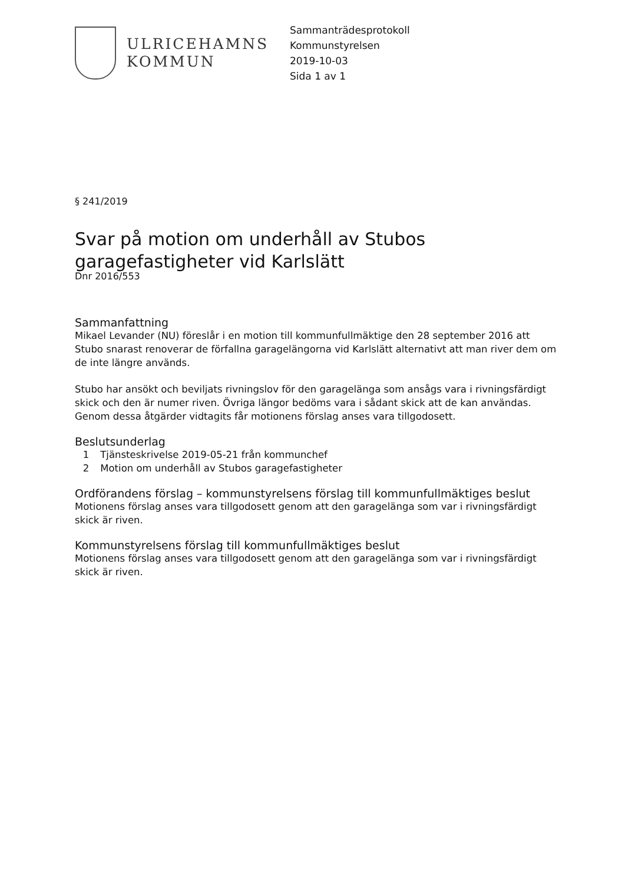ULRICEHAMNS
KOMMUN
Sammanträdesprotokoll
Kommunstyrelsen
2019-10-03
Sida 1 av 1
§ 241/2019
Svar på motion om underhåll av Stubos garagefastigheter vid Karlslätt
Dnr 2016/553
Sammanfattning
Mikael Levander (NU) föreslår i en motion till kommunfullmäktige den 28 september 2016 att Stubo snarast renoverar de förfallna garagelängorna vid Karlslätt alternativt att man river dem om de inte längre används.
Stubo har ansökt och beviljats rivningslov för den garagelänga som ansågs vara i rivningsfärdigt skick och den är numer riven. Övriga längor bedöms vara i sådant skick att de kan användas. Genom dessa åtgärder vidtagits får motionens förslag anses vara tillgodosett.
Beslutsunderlag
1 Tjänsteskrivelse 2019-05-21 från kommunchef
2 Motion om underhåll av Stubos garagefastigheter
Ordförandens förslag – kommunstyrelsens förslag till kommunfullmäktiges beslut
Motionens förslag anses vara tillgodosett genom att den garagelänga som var i rivningsfärdigt skick är riven.
Kommunstyrelsens förslag till kommunfullmäktiges beslut
Motionens förslag anses vara tillgodosett genom att den garagelänga som var i rivningsfärdigt skick är riven.